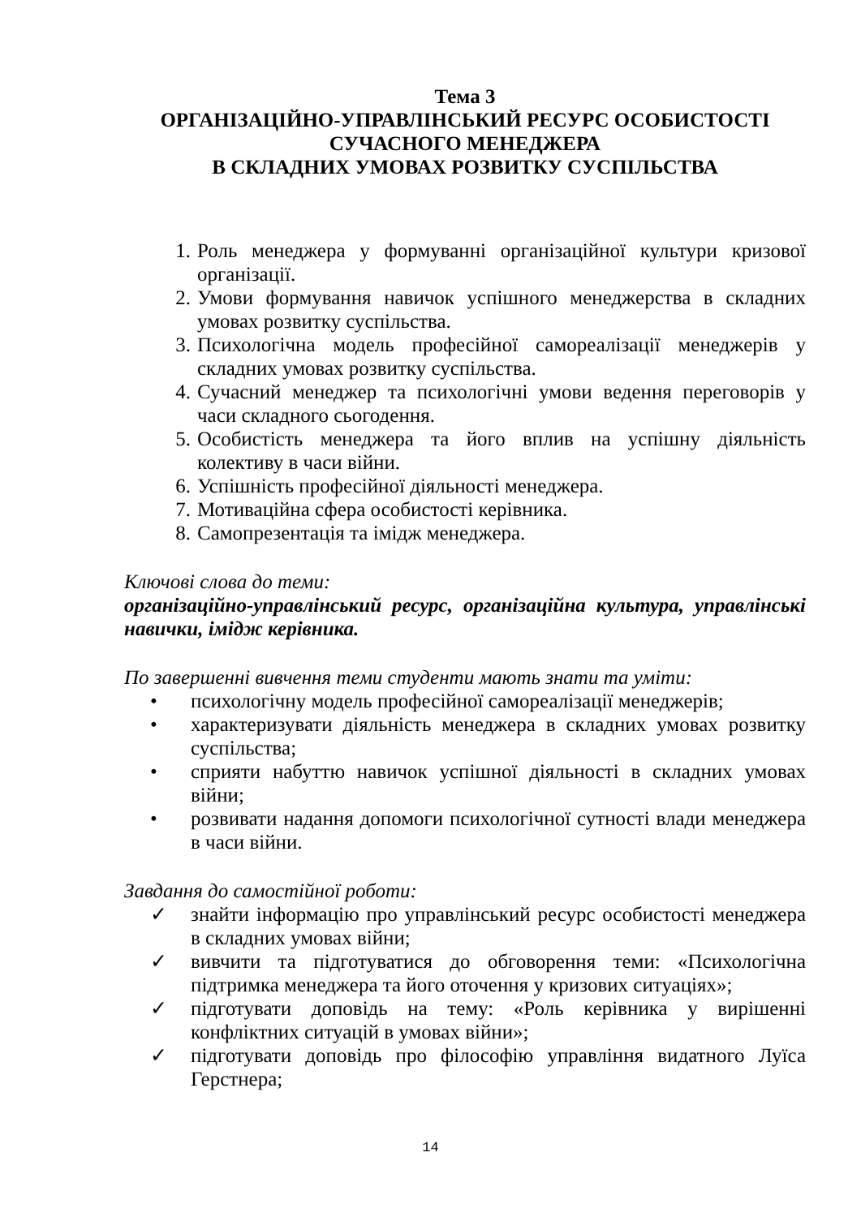Тема 3
ОРГАНІЗАЦІЙНО-УПРАВЛІНСЬКИЙ РЕСУРС ОСОБИСТОСТІ
СУЧАСНОГО МЕНЕДЖЕРА
В СКЛАДНИХ УМОВАХ РОЗВИТКУ СУСПІЛЬСТВА
1. Роль менеджера у формуванні організаційної культури кризової організації.
2. Умови формування навичок успішного менеджерства в складних умовах розвитку суспільства.
3. Психологічна модель професійної самореалізації менеджерів у складних умовах розвитку суспільства.
4. Сучасний менеджер та психологічні умови ведення переговорів у часи складного сьогодення.
5. Особистість менеджера та його вплив на успішну діяльність колективу в часи війни.
6. Успішність професійної діяльності менеджера.
7. Мотиваційна сфера особистості керівника.
8. Самопрезентація та імідж менеджера.
Ключові слова до теми:
організаційно-управлінський ресурс, організаційна культура, управлінські навички, імідж керівника.
По завершенні вивчення теми студенти мають знати та уміти:
• психологічну модель професійної самореалізації менеджерів;
• характеризувати діяльність менеджера в складних умовах розвитку суспільства;
• сприяти набуттю навичок успішної діяльності в складних умовах війни;
• розвивати надання допомоги психологічної сутності влади менеджера в часи війни.
Завдання до самостійної роботи:
✓ знайти інформацію про управлінський ресурс особистості менеджера в складних умовах війни;
✓ вивчити та підготуватися до обговорення теми: «Психологічна підтримка менеджера та його оточення у кризових ситуаціях»;
✓ підготувати доповідь на тему: «Роль керівника у вирішенні конфліктних ситуацій в умовах війни»;
✓ підготувати доповідь про філософію управління видатного Луїса Герстнера;
14